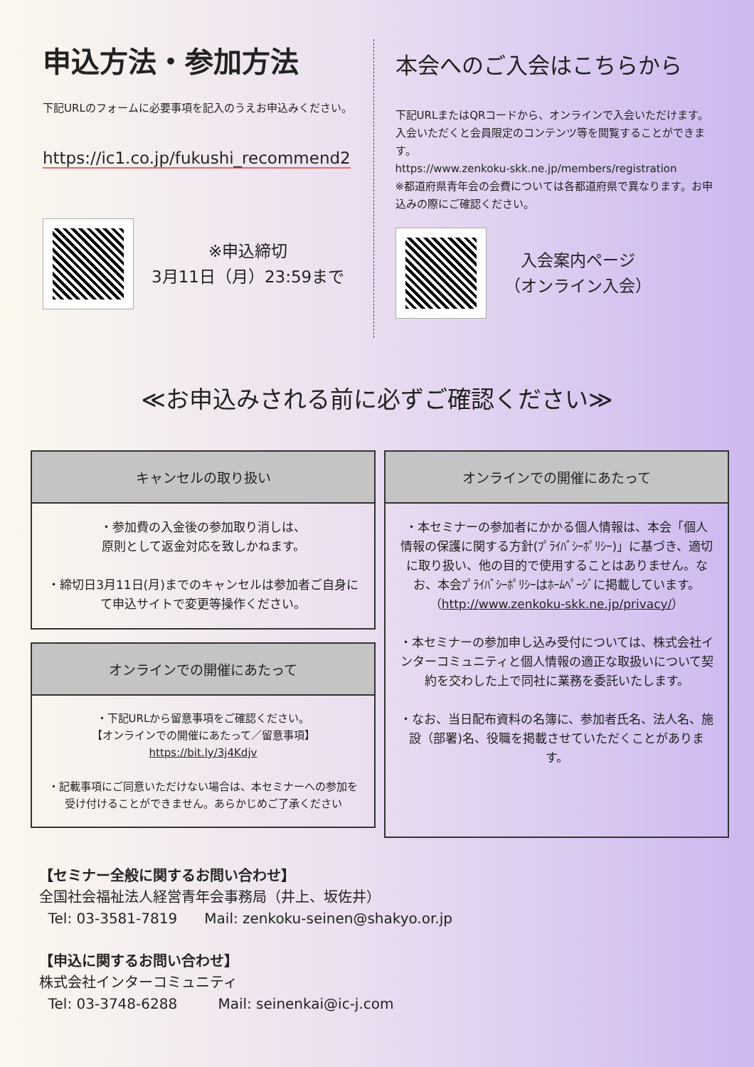申込方法・参加方法
下記URLのフォームに必要事項を記入のうえお申込みください。
https://ic1.co.jp/fukushi_recommend2
※申込締切
3月11日（月）23:59まで
本会へのご入会はこちらから
下記URLまたはQRコードから、オンラインで入会いただけます。入会いただくと会員限定のコンテンツ等を閲覧することができます。
https://www.zenkoku-skk.ne.jp/members/registration
※都道府県青年会の会費については各都道府県で異なります。お申込みの際にご確認ください。
入会案内ページ
（オンライン入会）
≪お申込みされる前に必ずご確認ください≫
キャンセルの取り扱い
・参加費の入金後の参加取り消しは、
原則として返金対応を致しかねます。
・締切日3月11日(月)までのキャンセルは参加者ご自身にて申込サイトで変更等操作ください。
オンラインでの開催にあたって
・下記URLから留意事項をご確認ください。
【オンラインでの開催にあたって／留意事項】
https://bit.ly/3j4Kdjv
・記載事項にご同意いただけない場合は、本セミナーへの参加を受け付けることができません。あらかじめご了承ください
オンラインでの開催にあたって
・本セミナーの参加者にかかる個人情報は、本会「個人情報の保護に関する方針(ﾌﾟﾗｲﾊﾞｼｰﾎﾟﾘｼｰ)」に基づき、適切に取り扱い、他の目的で使用することはありません。なお、本会ﾌﾟﾗｲﾊﾞｼｰﾎﾟﾘｼｰはﾎｰﾑﾍﾟｰｼﾞに掲載しています。（http://www.zenkoku-skk.ne.jp/privacy/）
・本セミナーの参加申し込み受付については、株式会社インターコミュニティと個人情報の適正な取扱いについて契約を交わした上で同社に業務を委託いたします。
・なお、当日配布資料の名簿に、参加者氏名、法人名、施設（部署)名、役職を掲載させていただくことがあります。
【セミナー全般に関するお問い合わせ】
全国社会福祉法人経営青年会事務局（井上、坂佐井）
Tel: 03-3581-7819 Mail: zenkoku-seinen@shakyo.or.jp
【申込に関するお問い合わせ】
株式会社インターコミュニティ
Tel: 03-3748-6288 Mail: seinenkai@ic-j.com